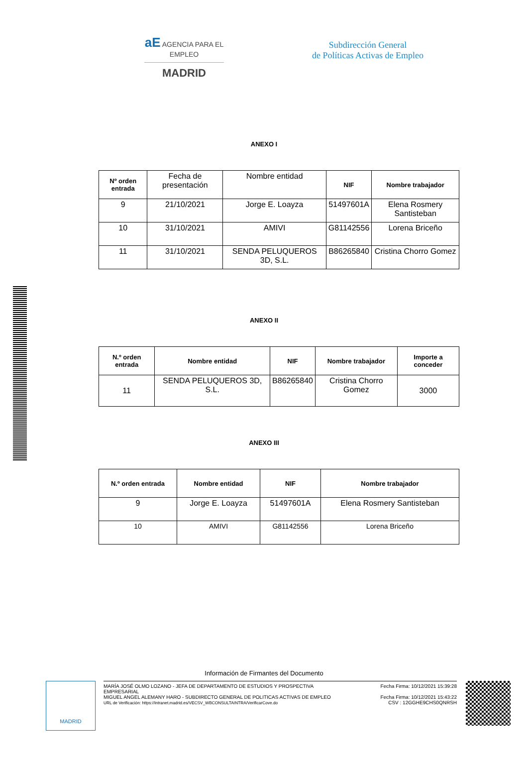aE AGENCIA PARA EL EMPLEO
MADRID
Subdirección General
de Políticas Activas de Empleo
ANEXO I
| Nº orden entrada | Fecha de presentación | Nombre entidad | NIF | Nombre trabajador |
| 9 | 21/10/2021 | Jorge E. Loayza | 51497601A | Elena Rosmery Santisteban |
| 10 | 31/10/2021 | AMIVI | G81142556 | Lorena Briceño |
| 11 | 31/10/2021 | SENDA PELUQUEROS 3D, S.L. | B86265840 | Cristina Chorro Gomez |
ANEXO II
| N.º orden entrada | Nombre entidad | NIF | Nombre trabajador | Importe a conceder |
| --- | --- | --- | --- | --- |
| 11 | SENDA PELUQUEROS 3D, S.L. | B86265840 | Cristina Chorro Gomez | 3000 |
ANEXO III
| N.º orden entrada | Nombre entidad | NIF | Nombre trabajador |
| --- | --- | --- | --- |
| 9 | Jorge E. Loayza | 51497601A | Elena Rosmery Santisteban |
| 10 | AMIVI | G81142556 | Lorena Briceño |
Información de Firmantes del Documento
MADRID
MARÍA JOSÉ OLMO LOZANO - JEFA DE DEPARTAMENTO DE ESTUDIOS Y PROSPECTIVA
EMPRESARIAL Fecha Firma: 10/12/2021 15:39:28
MIGUEL ANGEL ALEMANY HARO - SUBDIRECTO GENERAL DE POLITICAS ACTIVAS DE EMPLEO
URL de Verificación: https://intranet.madrid.es/VECSV_WBCONSULTAINTRA/VerificarCove.do Fecha Firma: 10/12/2021 15:43:22
CSV : 12GGHE9CHS0QNRSH